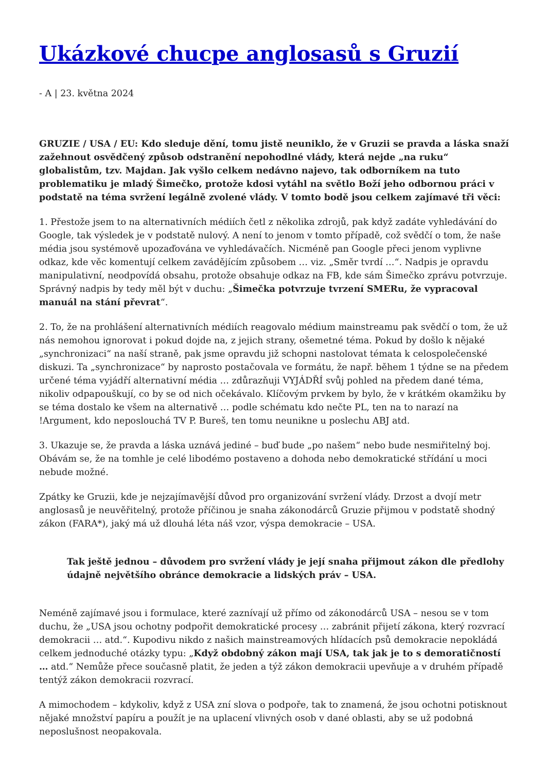Ukázkové chucpe anglosasů s Gruzií
- A | 23. května 2024
GRUZIE / USA / EU: Kdo sleduje dění, tomu jistě neuniklo, že v Gruzii se pravda a láska snaží zažehnout osvědčený způsob odstranění nepohodlné vlády, která nejde „na ruku“ globalistům, tzv. Majdan. Jak vyšlo celkem nedávno najevo, tak odborníkem na tuto problematiku je mladý Šimečko, protože kdosi vytáhl na světlo Boží jeho odbornou práci v podstatě na téma svržení legálně zvolené vlády. V tomto bodě jsou celkem zajímavé tři věci:
1. Přestože jsem to na alternativních médiích četl z několika zdrojů, pak když zadáte vyhledávání do Google, tak výsledek je v podstatě nulový. A není to jenom v tomto případě, což svědčí o tom, že naše média jsou systémově upozaďována ve vyhledávačích. Nicméně pan Google přeci jenom vyplivne odkaz, kde věc komentují celkem zavádějícím způsobem … viz. „Směr tvrdí …“. Nadpis je opravdu manipulativní, neodpovídá obsahu, protože obsahuje odkaz na FB, kde sám Šimečko zprávu potvrzuje. Správný nadpis by tedy měl být v duchu: „Šimečka potvrzuje tvrzení SMERu, že vypracoval manuál na stání převrat“.
2. To, že na prohlášení alternativních médiích reagovalo médium mainstreamu pak svědčí o tom, že už nás nemohou ignorovat i pokud dojde na, z jejich strany, ošemetné téma. Pokud by došlo k nějaké „synchronizaci“ na naší straně, pak jsme opravdu již schopni nastolovat témata k celospolečenské diskuzi. Ta „synchronizace“ by naprosto postačovala ve formátu, že např. během 1 týdne se na předem určené téma vyjádří alternativní média … zdůrazňuji VYJÁDŘÍ svůj pohled na předem dané téma, nikoliv odpapouškují, co by se od nich očekávalo. Klíčovým prvkem by bylo, že v krátkém okamžiku by se téma dostalo ke všem na alternativě … podle schématu kdo nečte PL, ten na to narazí na !Argument, kdo neposlouchá TV P. Bureš, ten tomu neunikne u poslechu ABJ atd.
3. Ukazuje se, že pravda a láska uznává jediné – buď bude „po našem“ nebo bude nesmiřitelný boj. Obávám se, že na tomhle je celé libodémo postaveno a dohoda nebo demokratické střídání u moci nebude možné.
Zpátky ke Gruzii, kde je nejzajímavější důvod pro organizování svržení vlády. Drzost a dvojí metr anglosasů je neuvěřitelný, protože příčinou je snaha zákonodárců Gruzie přijmou v podstatě shodný zákon (FARA*), jaký má už dlouhá léta náš vzor, výspa demokracie – USA.
Tak ještě jednou – důvodem pro svržení vlády je její snaha přijmout zákon dle předlohy údajně největšího obránce demokracie a lidských práv – USA.
Neméně zajímavé jsou i formulace, které zaznívají už přímo od zákonodárců USA – nesou se v tom duchu, že „USA jsou ochotny podpořit demokratické procesy … zabránit přijetí zákona, který rozvrací demokracii … atd.“. Kupodivu nikdo z našich mainstreamových hlídacích psů demokracie nepokládá celkem jednoduché otázky typu: „Když obdobný zákon mají USA, tak jak je to s demoratičností … atd.“ Nemůže přece současně platit, že jeden a týž zákon demokracii upevňuje a v druhém případě tentýž zákon demokracii rozvrací.
A mimochodem – kdykoliv, když z USA zní slova o podpoře, tak to znamená, že jsou ochotni potisknout nějaké množství papíru a použít je na uplacení vlivných osob v dané oblasti, aby se už podobná neposlušnost neopakovala.